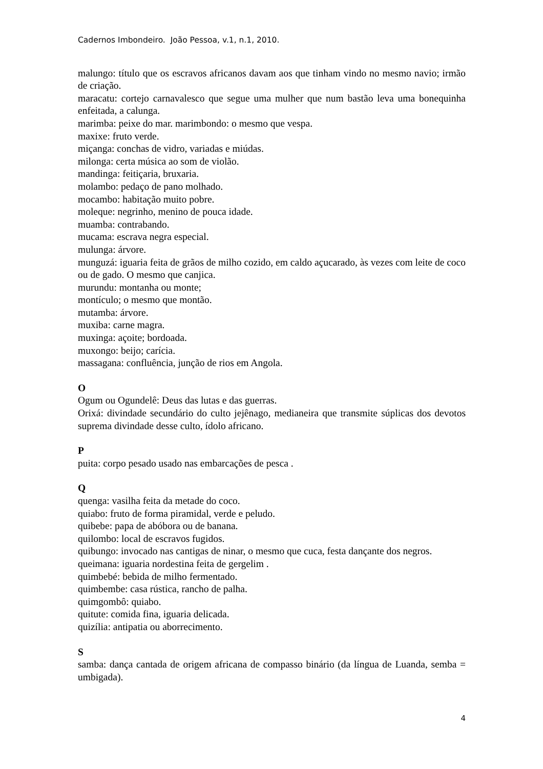Cadernos Imbondeiro. João Pessoa, v.1, n.1, 2010.
malungo: título que os escravos africanos davam aos que tinham vindo no mesmo navio; irmão de criação.
maracatu: cortejo carnavalesco que segue uma mulher que num bastão leva uma bonequinha enfeitada, a calunga.
marimba: peixe do mar. marimbondo: o mesmo que vespa.
maxixe: fruto verde.
miçanga: conchas de vidro, variadas e miúdas.
milonga: certa música ao som de violão.
mandinga: feitiçaria, bruxaria.
molambo: pedaço de pano molhado.
mocambo: habitação muito pobre.
moleque: negrinho, menino de pouca idade.
muamba: contrabando.
mucama: escrava negra especial.
mulunga: árvore.
munguzá: iguaria feita de grãos de milho cozido, em caldo açucarado, às vezes com leite de coco ou de gado. O mesmo que canjica.
murundu: montanha ou monte;
montículo; o mesmo que montão.
mutamba: árvore.
muxiba: carne magra.
muxinga: açoite; bordoada.
muxongo: beijo; carícia.
massagana: confluência, junção de rios em Angola.
O
Ogum ou Ogundelê: Deus das lutas e das guerras.
Orixá: divindade secundário do culto jejênago, medianeira que transmite súplicas dos devotos suprema divindade desse culto, ídolo africano.
P
puita: corpo pesado usado nas embarcações de pesca .
Q
quenga: vasilha feita da metade do coco.
quiabo: fruto de forma piramidal, verde e peludo.
quibebe: papa de abóbora ou de banana.
quilombo: local de escravos fugidos.
quibungo: invocado nas cantigas de ninar, o mesmo que cuca, festa dançante dos negros.
queimana: iguaria nordestina feita de gergelim .
quimbebé: bebida de milho fermentado.
quimbembe: casa rústica, rancho de palha.
quimgombô: quiabo.
quitute: comida fina, iguaria delicada.
quizília: antipatia ou aborrecimento.
S
samba: dança cantada de origem africana de compasso binário (da língua de Luanda, semba = umbigada).
4